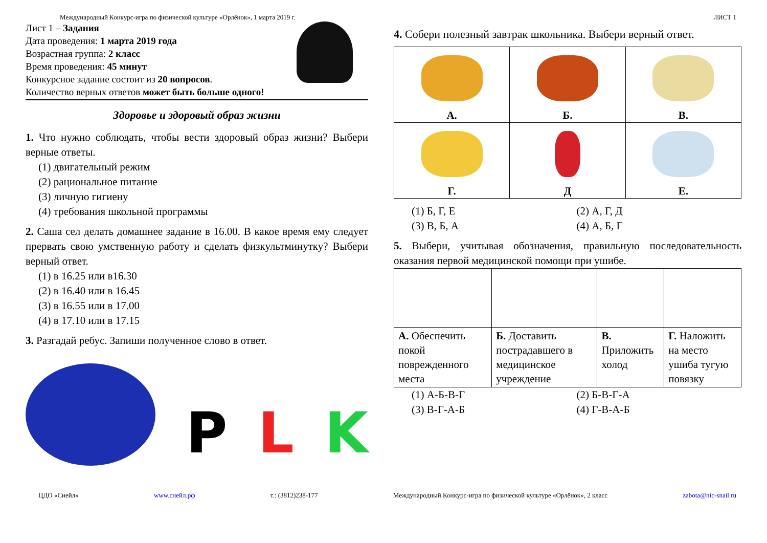Международный Конкурс-игра по физической культуре «Орлёнок», 1 марта 2019 г. ЛИСТ 1
Лист 1 – Задания
Дата проведения: 1 марта 2019 года
Возрастная группа: 2 класс
Время проведения: 45 минут
Конкурсное задание состоит из 20 вопросов.
Количество верных ответов может быть больше одного!
Здоровье и здоровый образ жизни
1. Что нужно соблюдать, чтобы вести здоровый образ жизни? Выбери верные ответы.
(1) двигательный режим
(2) рациональное питание
(3) личную гигиену
(4) требования школьной программы
2. Саша сел делать домашнее задание в 16.00. В какое время ему следует прервать свою умственную работу и сделать физкультминутку? Выбери верный ответ.
(1) в 16.25 или в16.30
(2) в 16.40 или в 16.45
(3) в 16.55 или в 17.00
(4) в 17.10 или в 17.15
3. Разгадай ребус. Запиши полученное слово в ответ.
P L K
4. Собери полезный завтрак школьника. Выбери верный ответ.
| А. | Б. | В. |
| Г. | Д | Е. |
(1) Б, Г, Е (2) А, Г, Д (3) В, Б, А (4) А, Б, Г
5. Выбери, учитывая обозначения, правильную последовательность оказания первой медицинской помощи при ушибе.
| А. Обеспечить покой поврежденного места | Б. Доставить пострадавшего в медицинское учреждение | В. Приложить холод | Г. Наложить на место ушиба тугую повязку |
(1) А-Б-В-Г (2) Б-В-Г-А (3) В-Г-А-Б (4) Г-В-А-Б
ЦДО «Снейл» www.снейл.рф т.: (3812)238-177 Международный Конкурс-игра по физической культуре «Орлёнок», 2 класс zabota@nic-snail.ru